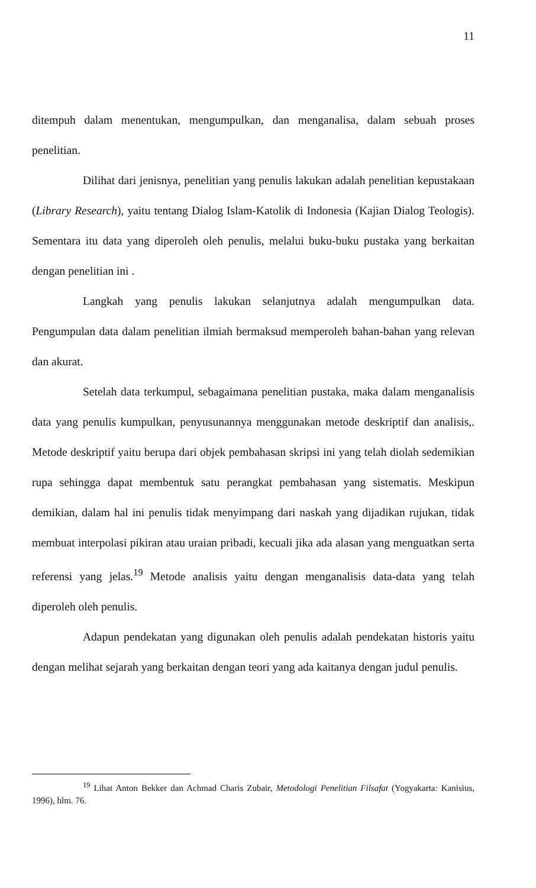11
ditempuh dalam menentukan, mengumpulkan, dan menganalisa, dalam sebuah proses penelitian.
Dilihat dari jenisnya, penelitian yang penulis lakukan adalah penelitian kepustakaan (Library Research), yaitu tentang Dialog Islam-Katolik di Indonesia (Kajian Dialog Teologis). Sementara itu data yang diperoleh oleh penulis, melalui buku-buku pustaka yang berkaitan dengan penelitian ini .
Langkah yang penulis lakukan selanjutnya adalah mengumpulkan data. Pengumpulan data dalam penelitian ilmiah bermaksud memperoleh bahan-bahan yang relevan dan akurat.
Setelah data terkumpul, sebagaimana penelitian pustaka, maka dalam menganalisis data yang penulis kumpulkan, penyusunannya menggunakan metode deskriptif dan analisis,. Metode deskriptif yaitu berupa dari objek pembahasan skripsi ini yang telah diolah sedemikian rupa sehingga dapat membentuk satu perangkat pembahasan yang sistematis. Meskipun demikian, dalam hal ini penulis tidak menyimpang dari naskah yang dijadikan rujukan, tidak membuat interpolasi pikiran atau uraian pribadi, kecuali jika ada alasan yang menguatkan serta referensi yang jelas.<sup>19</sup> Metode analisis yaitu dengan menganalisis data-data yang telah diperoleh oleh penulis.
Adapun pendekatan yang digunakan oleh penulis adalah pendekatan historis yaitu dengan melihat sejarah yang berkaitan dengan teori yang ada kaitanya dengan judul penulis.
<sup>19</sup> Lihat Anton Bekker dan Achmad Charis Zubair, Metodologi Penelitian Filsafat (Yogyakarta: Kanisius, 1996), hlm. 76.